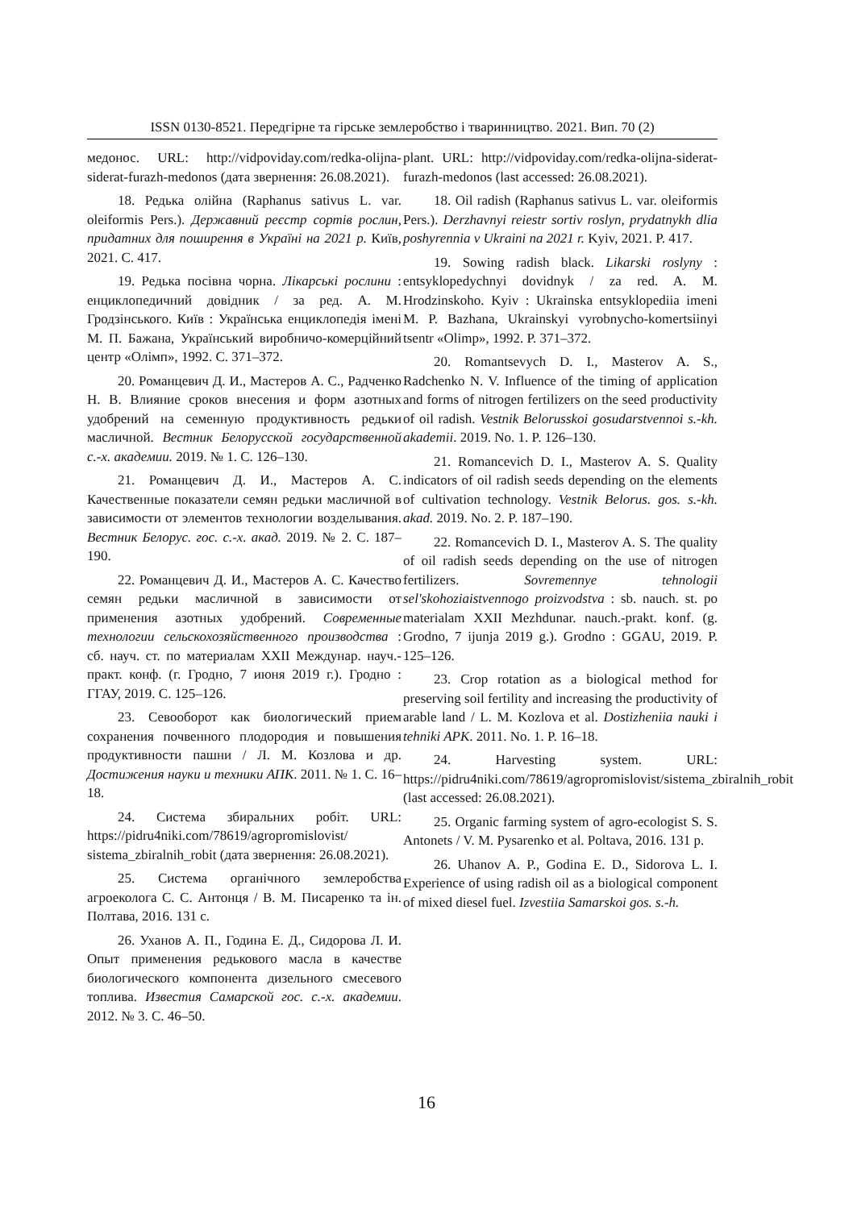ISSN 0130-8521. Передгірне та гірське землеробство і тваринництво. 2021. Вип. 70 (2)
медонос. URL: http://vidpoviday.com/redka-olijna-siderat-furazh-medonos (дата звернення: 26.08.2021).
18. Редька олійна (Raphanus sativus L. var. oleiformis Pers.). Державний реєстр сортів рослин, придатних для поширення в Україні на 2021 р. Київ, 2021. С. 417.
19. Редька посівна чорна. Лікарські рослини : енциклопедичний довідник / за ред. А. М. Гродзінського. Київ : Українська енциклопедія імені М. П. Бажана, Український виробничо-комерційний центр «Олімп», 1992. С. 371–372.
20. Романцевич Д. И., Мастеров А. С., Радченко Н. В. Влияние сроков внесения и форм азотных удобрений на семенную продуктивность редьки масличной. Вестник Белорусской государственной с.-х. академии. 2019. № 1. С. 126–130.
21. Романцевич Д. И., Мастеров А. С. Качественные показатели семян редьки масличной в зависимости от элементов технологии возделывания. Вестник Белорус. гос. с.-х. акад. 2019. № 2. С. 187–190.
22. Романцевич Д. И., Мастеров А. С. Качество семян редьки масличной в зависимости от применения азотных удобрений. Современные технологии сельскохозяйственного производства : сб. науч. ст. по материалам XXII Междунар. науч.-практ. конф. (г. Гродно, 7 июня 2019 г.). Гродно : ГГАУ, 2019. С. 125–126.
23. Севооборот как биологический прием сохранения почвенного плодородия и повышения продуктивности пашни / Л. М. Козлова и др. Достижения науки и техники АПК. 2011. № 1. С. 16–18.
24. Система збиральних робіт. URL: https://pidru4niki.com/78619/agropromislovist/ sistema_zbiralnih_robit (дата звернення: 26.08.2021).
25. Система органічного землеробства агроеколога С. С. Антонця / В. М. Писаренко та ін. Полтава, 2016. 131 с.
26. Уханов А. П., Година Е. Д., Сидорова Л. И. Опыт применения редькового масла в качестве биологического компонента дизельного смесевого топлива. Известия Самарской гос. с.-х. академии. 2012. № 3. С. 46–50.
plant. URL: http://vidpoviday.com/redka-olijna-siderat-furazh-medonos (last accessed: 26.08.2021).
18. Oil radish (Raphanus sativus L. var. oleiformis Pers.). Derzhavnyi reiestr sortiv roslyn, prydatnykh dlia poshyrennia v Ukraini na 2021 r. Kyiv, 2021. P. 417.
19. Sowing radish black. Likarski roslyny : entsyklopedychnyi dovidnyk / za red. A. M. Hrodzinskoho. Kyiv : Ukrainska entsyklopediia imeni M. P. Bazhana, Ukrainskyi vyrobnycho-komertsiinyi tsentr «Olimp», 1992. P. 371–372.
20. Romantsevych D. I., Masterov A. S., Radchenko N. V. Influence of the timing of application and forms of nitrogen fertilizers on the seed productivity of oil radish. Vestnik Belorusskoi gosudarstvennoi s.-kh. akademii. 2019. No. 1. P. 126–130.
21. Romancevich D. I., Masterov A. S. Quality indicators of oil radish seeds depending on the elements of cultivation technology. Vestnik Belorus. gos. s.-kh. akad. 2019. No. 2. P. 187–190.
22. Romancevich D. I., Masterov A. S. The quality of oil radish seeds depending on the use of nitrogen fertilizers. Sovremennye tehnologii sel'skohoziaistvennogo proizvodstva : sb. nauch. st. po materialam XXII Mezhdunar. nauch.-prakt. konf. (g. Grodno, 7 ijunja 2019 g.). Grodno : GGAU, 2019. P. 125–126.
23. Crop rotation as a biological method for preserving soil fertility and increasing the productivity of arable land / L. M. Kozlova et al. Dostizheniia nauki i tehniki APK. 2011. No. 1. P. 16–18.
24. Harvesting system. URL: https://pidru4niki.com/78619/agropromislovist/sistema_zbiralnih_robit (last accessed: 26.08.2021).
25. Organic farming system of agro-ecologist S. S. Antonets / V. M. Pysarenko et al. Poltava, 2016. 131 p.
26. Uhanov A. P., Godina E. D., Sidorova L. I. Experience of using radish oil as a biological component of mixed diesel fuel. Izvestiia Samarskoi gos. s.-h.
16